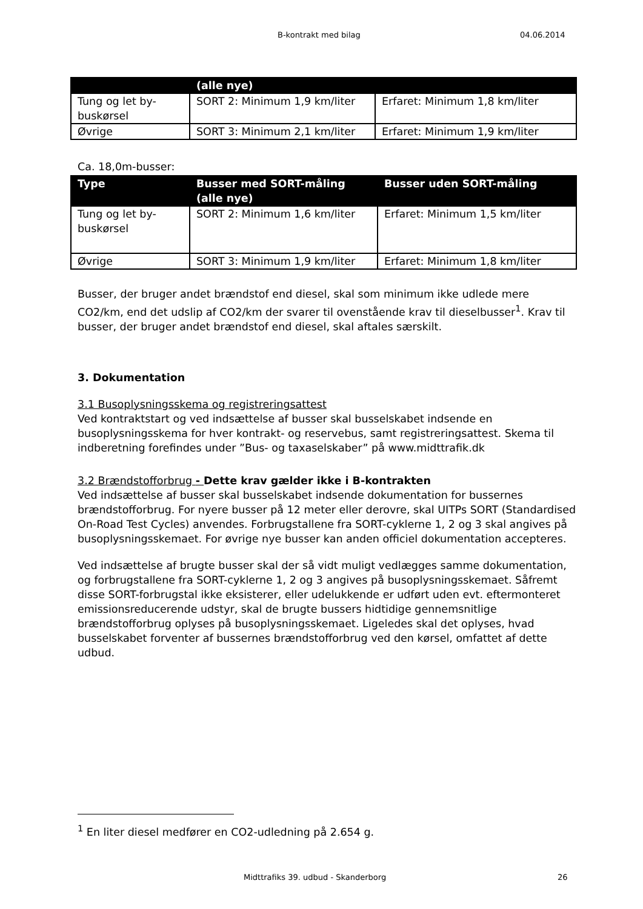B-kontrakt med bilag 04.06.2014
| | (alle nye) | |
| --- | --- | --- |
| Tung og let by-buskørsel | SORT 2: Minimum 1,9 km/liter | Erfaret: Minimum 1,8 km/liter |
| Øvrige | SORT 3: Minimum 2,1 km/liter | Erfaret: Minimum 1,9 km/liter |
Ca. 18,0m-busser:
| Type | Busser med SORT-måling (alle nye) | Busser uden SORT-måling |
| --- | --- | --- |
| Tung og let by-buskørsel | SORT 2: Minimum 1,6 km/liter | Erfaret: Minimum 1,5 km/liter |
| Øvrige | SORT 3: Minimum 1,9 km/liter | Erfaret: Minimum 1,8 km/liter |
Busser, der bruger andet brændstof end diesel, skal som minimum ikke udlede mere CO2/km, end det udslip af CO2/km der svarer til ovenstående krav til dieselbusser<sup>1</sup>. Krav til busser, der bruger andet brændstof end diesel, skal aftales særskilt.
3. Dokumentation
3.1 Busoplysningsskema og registreringsattest
Ved kontraktstart og ved indsættelse af busser skal busselskabet indsende en busoplysningsskema for hver kontrakt- og reservebus, samt registreringsattest. Skema til indberetning forefindes under ”Bus- og taxaselskaber” på www.midttrafik.dk
3.2 Brændstofforbrug - Dette krav gælder ikke i B-kontrakten
Ved indsættelse af busser skal busselskabet indsende dokumentation for bussernes brændstofforbrug. For nyere busser på 12 meter eller derovre, skal UITPs SORT (Standardised On-Road Test Cycles) anvendes. Forbrugstallene fra SORT-cyklerne 1, 2 og 3 skal angives på busoplysningsskemaet. For øvrige nye busser kan anden officiel dokumentation accepteres.
Ved indsættelse af brugte busser skal der så vidt muligt vedlægges samme dokumentation, og forbrugstallene fra SORT-cyklerne 1, 2 og 3 angives på busoplysningsskemaet. Såfremt disse SORT-forbrugstal ikke eksisterer, eller udelukkende er udført uden evt. eftermonteret emissionsreducerende udstyr, skal de brugte bussers hidtidige gennemsnitlige brændstofforbrug oplyses på busoplysningsskemaet. Ligeledes skal det oplyses, hvad busselskabet forventer af bussernes brændstofforbrug ved den kørsel, omfattet af dette udbud.
<sup>1</sup> En liter diesel medfører en CO2-udledning på 2.654 g.
Midttrafiks 39. udbud - Skanderborg 26